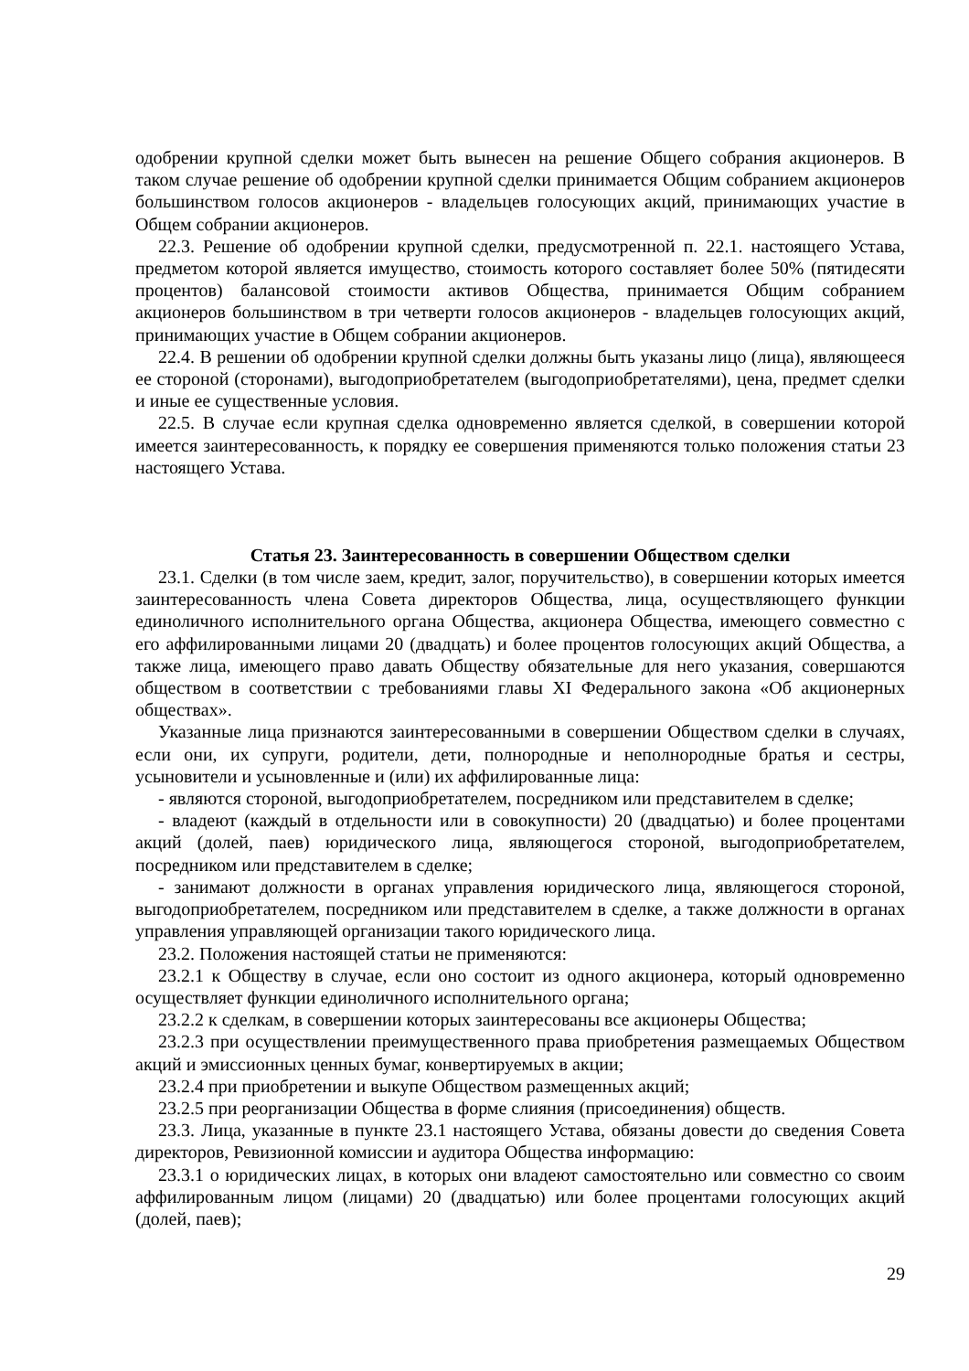одобрении крупной сделки может быть вынесен на решение Общего собрания акционеров. В таком случае решение об одобрении крупной сделки принимается Общим собранием акционеров большинством голосов акционеров - владельцев голосующих акций, принимающих участие в Общем собрании акционеров.
22.3. Решение об одобрении крупной сделки, предусмотренной п. 22.1. настоящего Устава, предметом которой является имущество, стоимость которого составляет более 50% (пятидесяти процентов) балансовой стоимости активов Общества, принимается Общим собранием акционеров большинством в три четверти голосов акционеров - владельцев голосующих акций, принимающих участие в Общем собрании акционеров.
22.4. В решении об одобрении крупной сделки должны быть указаны лицо (лица), являющееся ее стороной (сторонами), выгодоприобретателем (выгодоприобретателями), цена, предмет сделки и иные ее существенные условия.
22.5. В случае если крупная сделка одновременно является сделкой, в совершении которой имеется заинтересованность, к порядку ее совершения применяются только положения статьи 23 настоящего Устава.
Статья 23. Заинтересованность в совершении Обществом сделки
23.1. Сделки (в том числе заем, кредит, залог, поручительство), в совершении которых имеется заинтересованность члена Совета директоров Общества, лица, осуществляющего функции единоличного исполнительного органа Общества, акционера Общества, имеющего совместно с его аффилированными лицами 20 (двадцать) и более процентов голосующих акций Общества, а также лица, имеющего право давать Обществу обязательные для него указания, совершаются обществом в соответствии с требованиями главы XI Федерального закона «Об акционерных обществах».
Указанные лица признаются заинтересованными в совершении Обществом сделки в случаях, если они, их супруги, родители, дети, полнородные и неполнородные братья и сестры, усыновители и усыновленные и (или) их аффилированные лица:
- являются стороной, выгодоприобретателем, посредником или представителем в сделке;
- владеют (каждый в отдельности или в совокупности) 20 (двадцатью) и более процентами акций (долей, паев) юридического лица, являющегося стороной, выгодоприобретателем, посредником или представителем в сделке;
- занимают должности в органах управления юридического лица, являющегося стороной, выгодоприобретателем, посредником или представителем в сделке, а также должности в органах управления управляющей организации такого юридического лица.
23.2. Положения настоящей статьи не применяются:
23.2.1 к Обществу в случае, если оно состоит из одного акционера, который одновременно осуществляет функции единоличного исполнительного органа;
23.2.2 к сделкам, в совершении которых заинтересованы все акционеры Общества;
23.2.3 при осуществлении преимущественного права приобретения размещаемых Обществом акций и эмиссионных ценных бумаг, конвертируемых в акции;
23.2.4 при приобретении и выкупе Обществом размещенных акций;
23.2.5 при реорганизации Общества в форме слияния (присоединения) обществ.
23.3. Лица, указанные в пункте 23.1 настоящего Устава, обязаны довести до сведения Совета директоров, Ревизионной комиссии и аудитора Общества информацию:
23.3.1 о юридических лицах, в которых они владеют самостоятельно или совместно со своим аффилированным лицом (лицами) 20 (двадцатью) или более процентами голосующих акций (долей, паев);
29